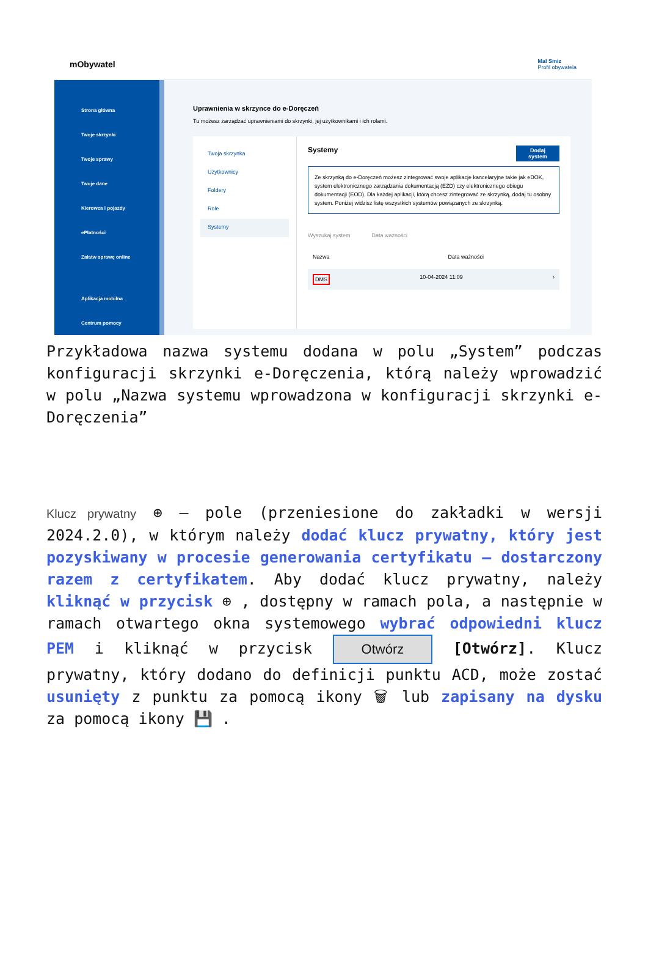mObywatel Mal Smiz
Profil obywatela
Strona główna
Twoje skrzynki
Twoje sprawy
Twoje dane
Kierowca i pojazdy
ePłatności
Załatw sprawę online
Aplikacja mobilna
Centrum pomocy
Uprawnienia w skrzynce do e-Doręczeń
Tu możesz zarządzać uprawnieniami do skrzynki, jej użytkownikami i ich rolami.
Twoja skrzynka
Użytkownicy
Foldery
Role
Systemy
Dodaj
system Systemy
Ze skrzynką do e-Doręczeń możesz zintegrować swoje aplikacje kancelaryjne takie jak eDOK, system elektronicznego zarządzania dokumentacją (EZD) czy elektronicznego obiegu dokumentacji (EOD). Dla każdej aplikacji, którą chcesz zintegrować ze skrzynką, dodaj tu osobny system. Poniżej widzisz listę wszystkich systemów powiązanych ze skrzynką.
Wyszukaj system Data ważności
Nazwa Data ważności
DMS 10-04-2024 11:09 ›
Przykładowa nazwa systemu dodana w polu „System” podczas konfiguracji skrzynki e-Doręczenia, którą należy wprowadzić w polu „Nazwa systemu wprowadzona w konfiguracji skrzynki e-Doręczenia”
Klucz prywatny ⊕ – pole (przeniesione do zakładki w wersji 2024.2.0), w którym należy dodać klucz prywatny, który jest pozyskiwany w procesie generowania certyfikatu – dostarczony razem z certyfikatem. Aby dodać klucz prywatny, należy kliknąć w przycisk ⊕ , dostępny w ramach pola, a następnie w ramach otwartego okna systemowego wybrać odpowiedni klucz PEM i kliknąć w przycisk Otwórz [Otwórz]. Klucz prywatny, który dodano do definicji punktu ACD, może zostać usunięty z punktu za pomocą ikony 🗑 lub zapisany na dysku za pomocą ikony 💾 .